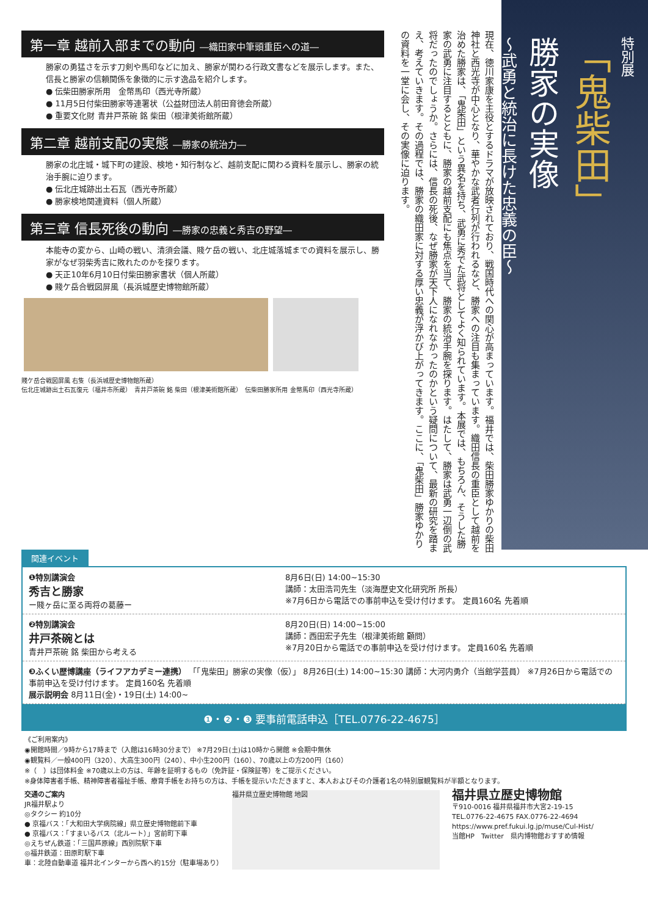第一章 越前入部までの動向 ―織田家中筆頭重臣への道―
勝家の勇猛さを示す刀剣や馬印などに加え、勝家が関わる行政文書などを展示します。また、信長と勝家の信頼関係を象徴的に示す逸品を紹介します。
● 伝柴田勝家所用　金幣馬印（西光寺所蔵）
● 11月5日付柴田勝家等連署状（公益財団法人前田育徳会所蔵）
● 重要文化財 青井戸茶碗 銘 柴田（根津美術館所蔵）
第二章 越前支配の実態 ―勝家の統治力―
勝家の北庄城・城下町の建設、検地・知行制など、越前支配に関わる資料を展示し、勝家の統治手腕に迫ります。
● 伝北庄城跡出土石瓦（西光寺所蔵）
● 勝家検地関連資料（個人所蔵）
第三章 信長死後の動向 ―勝家の忠義と秀吉の野望―
本能寺の変から、山崎の戦い、清須会議、賤ケ岳の戦い、北庄城落城までの資料を展示し、勝家がなぜ羽柴秀吉に敗れたのかを探ります。
● 天正10年6月10日付柴田勝家書状（個人所蔵）
● 賤ケ岳合戦図屏風（長浜城歴史博物館所蔵）
賤ケ岳合戦図屏風 右隻（長浜城歴史博物館所蔵）
伝北庄城跡出土石瓦復元（福井市所蔵）　青井戸茶碗 銘 柴田（根津美術館所蔵）　伝柴田勝家所用 金幣馬印（西光寺所蔵）
現在、徳川家康を主役とするドラマが放映されており、戦国時代への関心が高まっています。福井では、柴田勝家ゆかりの柴田神社と西光寺が中心となり、華やかな武者行列が行われるなど、勝家への注目も集まっています。織田信長の重臣として越前を治めた勝家は、「鬼柴田」という異名を持ち、武勇に秀でた武将としてよく知られています。本展では、もちろん、そうした勝家の武勇に注目するとともに、勝家の越前支配にも焦点を当て、勝家の統治手腕を探ります。はたして、勝家は武勇一辺倒の武将だったのでしょうか。さらには、信長の死後、なぜ勝家が天下人になれなかったのかという疑問について、最新の研究を踏まえ、考えていきます。その過程では、勝家の織田家に対する厚い忠義が浮かび上がってきます。ここに、「鬼柴田」勝家ゆかりの資料を一堂に会し、その実像に迫ります。
特別展
「鬼柴田」
勝家の実像
～武勇と統治に長けた忠義の臣～
関連イベント
❶特別講演会
秀吉と勝家
ー賤ヶ岳に至る両将の葛藤ー
8月6日(日) 14:00~15:30
講師：太田浩司先生（淡海歴史文化研究所 所長）
※7月6日から電話での事前申込を受け付けます。 定員160名 先着順
❷特別講演会
井戸茶碗とは
青井戸茶碗 銘 柴田から考える
8月20日(日) 14:00~15:00
講師：西田宏子先生（根津美術館 顧問）
※7月20日から電話での事前申込を受け付けます。 定員160名 先着順
❸ふくい歴博講座（ライフアカデミー連携） 「「鬼柴田」勝家の実像（仮）」 8月26日(土) 14:00~15:30 講師：大河内勇介（当館学芸員） ※7月26日から電話での事前申込を受け付けます。 定員160名 先着順
展示説明会 8月11日(金)・19日(土) 14:00~
❶・❷・❸ 要事前電話申込［TEL.0776-22-4675］
《ご利用案内》
◉開館時間／9時から17時まで（入館は16時30分まで） ※7月29日(土)は10時から開館 ※会期中無休
◉観覧料／一般400円（320）、大高生300円（240）、中小生200円（160）、70歳以上の方200円（160）
※（　）は団体料金 ※70歳以上の方は、年齢を証明するもの（免許証・保険証等）をご提示ください。
※身体障害者手帳、精神障害者福祉手帳、療育手帳をお持ちの方は、手帳を提示いただきますと、本人およびその介護者1名の特別展観覧料が半額となります。
交通のご案内
JR福井駅より
◎タクシー 約10分
● 京福バス：「大和田大学病院線」県立歴史博物館前下車
● 京福バス：「すまいるバス（北ルート）」宮前町下車
◎えちぜん鉄道：「三国芦原線」西別院駅下車
◎福井鉄道：田原町駅下車
車：北陸自動車道 福井北インターから西へ約15分（駐車場あり）
福井県立歴史博物館 地図
福井県立歴史博物館
〒910-0016 福井県福井市大宮2-19-15
TEL.0776-22-4675 FAX.0776-22-4694
https://www.pref.fukui.lg.jp/muse/Cul-Hist/
当館HP　Twitter　県内博物館おすすめ情報